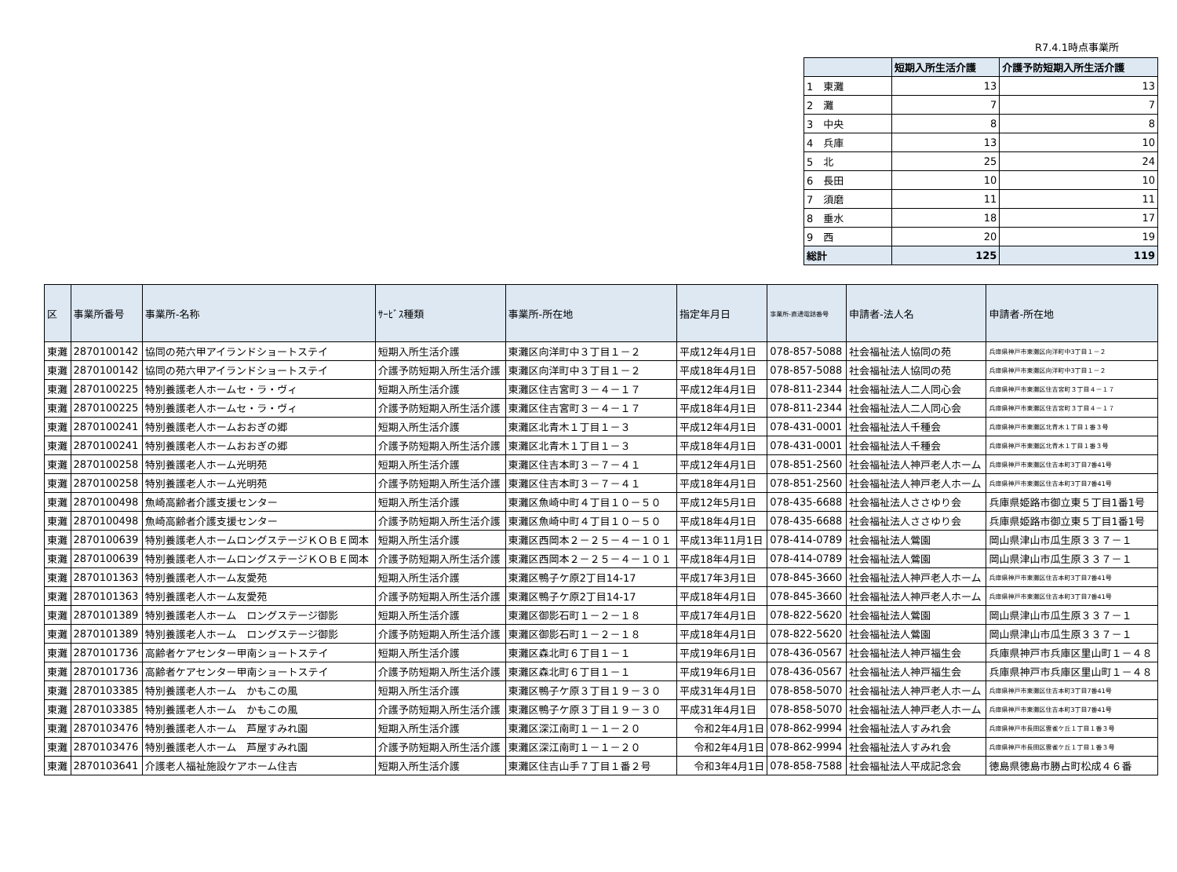R7.4.1時点事業所
| | 短期入所生活介護 | 介護予防短期入所生活介護 |
| --- | --- | --- |
| 1 東灘 | 13 | 13 |
| 2 灘 | 7 | 7 |
| 3 中央 | 8 | 8 |
| 4 兵庫 | 13 | 10 |
| 5 北 | 25 | 24 |
| 6 長田 | 10 | 10 |
| 7 須磨 | 11 | 11 |
| 8 垂水 | 18 | 17 |
| 9 西 | 20 | 19 |
| 総計 | 125 | 119 |
| 区 | 事業所番号 | 事業所-名称 | ｻｰﾋﾞｽ種類 | 事業所-所在地 | 指定年月日 | 事業所-直通電話番号 | 申請者-法人名 | 申請者-所在地 |
| --- | --- | --- | --- | --- | --- | --- | --- | --- |
| 東灘 | 2870100142 | 協同の苑六甲アイランドショートステイ | 短期入所生活介護 | 東灘区向洋町中３丁目１－２ | 平成12年4月1日 | 078-857-5088 | 社会福祉法人協同の苑 | 兵庫県神戸市東灘区向洋町中3丁目１－２ |
| 東灘 | 2870100142 | 協同の苑六甲アイランドショートステイ | 介護予防短期入所生活介護 | 東灘区向洋町中３丁目１－２ | 平成18年4月1日 | 078-857-5088 | 社会福祉法人協同の苑 | 兵庫県神戸市東灘区向洋町中3丁目１－２ |
| 東灘 | 2870100225 | 特別養護老人ホームセ・ラ・ヴィ | 短期入所生活介護 | 東灘区住吉宮町３－４－１７ | 平成12年4月1日 | 078-811-2344 | 社会福祉法人二人同心会 | 兵庫県神戸市東灘区住吉宮町３丁目４－１７ |
| 東灘 | 2870100225 | 特別養護老人ホームセ・ラ・ヴィ | 介護予防短期入所生活介護 | 東灘区住吉宮町３－４－１７ | 平成18年4月1日 | 078-811-2344 | 社会福祉法人二人同心会 | 兵庫県神戸市東灘区住吉宮町３丁目４－１７ |
| 東灘 | 2870100241 | 特別養護老人ホームおおぎの郷 | 短期入所生活介護 | 東灘区北青木１丁目１－３ | 平成12年4月1日 | 078-431-0001 | 社会福祉法人千種会 | 兵庫県神戸市東灘区北青木１丁目１番３号 |
| 東灘 | 2870100241 | 特別養護老人ホームおおぎの郷 | 介護予防短期入所生活介護 | 東灘区北青木１丁目１－３ | 平成18年4月1日 | 078-431-0001 | 社会福祉法人千種会 | 兵庫県神戸市東灘区北青木１丁目１番３号 |
| 東灘 | 2870100258 | 特別養護老人ホーム光明苑 | 短期入所生活介護 | 東灘区住吉本町３－７－４１ | 平成12年4月1日 | 078-851-2560 | 社会福祉法人神戸老人ホーム | 兵庫県神戸市東灘区住吉本町3丁目7番41号 |
| 東灘 | 2870100258 | 特別養護老人ホーム光明苑 | 介護予防短期入所生活介護 | 東灘区住吉本町３－７－４１ | 平成18年4月1日 | 078-851-2560 | 社会福祉法人神戸老人ホーム | 兵庫県神戸市東灘区住吉本町3丁目7番41号 |
| 東灘 | 2870100498 | 魚崎高齢者介護支援センター | 短期入所生活介護 | 東灘区魚崎中町４丁目１０－５０ | 平成12年5月1日 | 078-435-6688 | 社会福祉法人ささゆり会 | 兵庫県姫路市御立東５丁目1番1号 |
| 東灘 | 2870100498 | 魚崎高齢者介護支援センター | 介護予防短期入所生活介護 | 東灘区魚崎中町４丁目１０－５０ | 平成18年4月1日 | 078-435-6688 | 社会福祉法人ささゆり会 | 兵庫県姫路市御立東５丁目1番1号 |
| 東灘 | 2870100639 | 特別養護老人ホームロングステージＫＯＢＥ岡本 | 短期入所生活介護 | 東灘区西岡本２－２５－４－１０１ | 平成13年11月1日 | 078-414-0789 | 社会福祉法人鶯園 | 岡山県津山市瓜生原３３７－１ |
| 東灘 | 2870100639 | 特別養護老人ホームロングステージＫＯＢＥ岡本 | 介護予防短期入所生活介護 | 東灘区西岡本２－２５－４－１０１ | 平成18年4月1日 | 078-414-0789 | 社会福祉法人鶯園 | 岡山県津山市瓜生原３３７－１ |
| 東灘 | 2870101363 | 特別養護老人ホーム友愛苑 | 短期入所生活介護 | 東灘区鴨子ケ原2丁目14-17 | 平成17年3月1日 | 078-845-3660 | 社会福祉法人神戸老人ホーム | 兵庫県神戸市東灘区住吉本町3丁目7番41号 |
| 東灘 | 2870101363 | 特別養護老人ホーム友愛苑 | 介護予防短期入所生活介護 | 東灘区鴨子ケ原2丁目14-17 | 平成18年4月1日 | 078-845-3660 | 社会福祉法人神戸老人ホーム | 兵庫県神戸市東灘区住吉本町3丁目7番41号 |
| 東灘 | 2870101389 | 特別養護老人ホーム ロングステージ御影 | 短期入所生活介護 | 東灘区御影石町１－２－１８ | 平成17年4月1日 | 078-822-5620 | 社会福祉法人鶯園 | 岡山県津山市瓜生原３３７－１ |
| 東灘 | 2870101389 | 特別養護老人ホーム ロングステージ御影 | 介護予防短期入所生活介護 | 東灘区御影石町１－２－１８ | 平成18年4月1日 | 078-822-5620 | 社会福祉法人鶯園 | 岡山県津山市瓜生原３３７－１ |
| 東灘 | 2870101736 | 高齢者ケアセンター甲南ショートステイ | 短期入所生活介護 | 東灘区森北町６丁目１－１ | 平成19年6月1日 | 078-436-0567 | 社会福祉法人神戸福生会 | 兵庫県神戸市兵庫区里山町１－４８ |
| 東灘 | 2870101736 | 高齢者ケアセンター甲南ショートステイ | 介護予防短期入所生活介護 | 東灘区森北町６丁目１－１ | 平成19年6月1日 | 078-436-0567 | 社会福祉法人神戸福生会 | 兵庫県神戸市兵庫区里山町１－４８ |
| 東灘 | 2870103385 | 特別養護老人ホーム かもこの風 | 短期入所生活介護 | 東灘区鴨子ケ原３丁目１９－３０ | 平成31年4月1日 | 078-858-5070 | 社会福祉法人神戸老人ホーム | 兵庫県神戸市東灘区住吉本町3丁目7番41号 |
| 東灘 | 2870103385 | 特別養護老人ホーム かもこの風 | 介護予防短期入所生活介護 | 東灘区鴨子ケ原３丁目１９－３０ | 平成31年4月1日 | 078-858-5070 | 社会福祉法人神戸老人ホーム | 兵庫県神戸市東灘区住吉本町3丁目7番41号 |
| 東灘 | 2870103476 | 特別養護老人ホーム 芦屋すみれ園 | 短期入所生活介護 | 東灘区深江南町１－１－２０ | 令和2年4月1日 | 078-862-9994 | 社会福祉法人すみれ会 | 兵庫県神戸市長田区雲雀ケ丘１丁目１番３号 |
| 東灘 | 2870103476 | 特別養護老人ホーム 芦屋すみれ園 | 介護予防短期入所生活介護 | 東灘区深江南町１－１－２０ | 令和2年4月1日 | 078-862-9994 | 社会福祉法人すみれ会 | 兵庫県神戸市長田区雲雀ケ丘１丁目１番３号 |
| 東灘 | 2870103641 | 介護老人福祉施設ケアホーム住吉 | 短期入所生活介護 | 東灘区住吉山手７丁目１番２号 | 令和3年4月1日 | 078-858-7588 | 社会福祉法人平成記念会 | 徳島県徳島市勝占町松成４６番 |